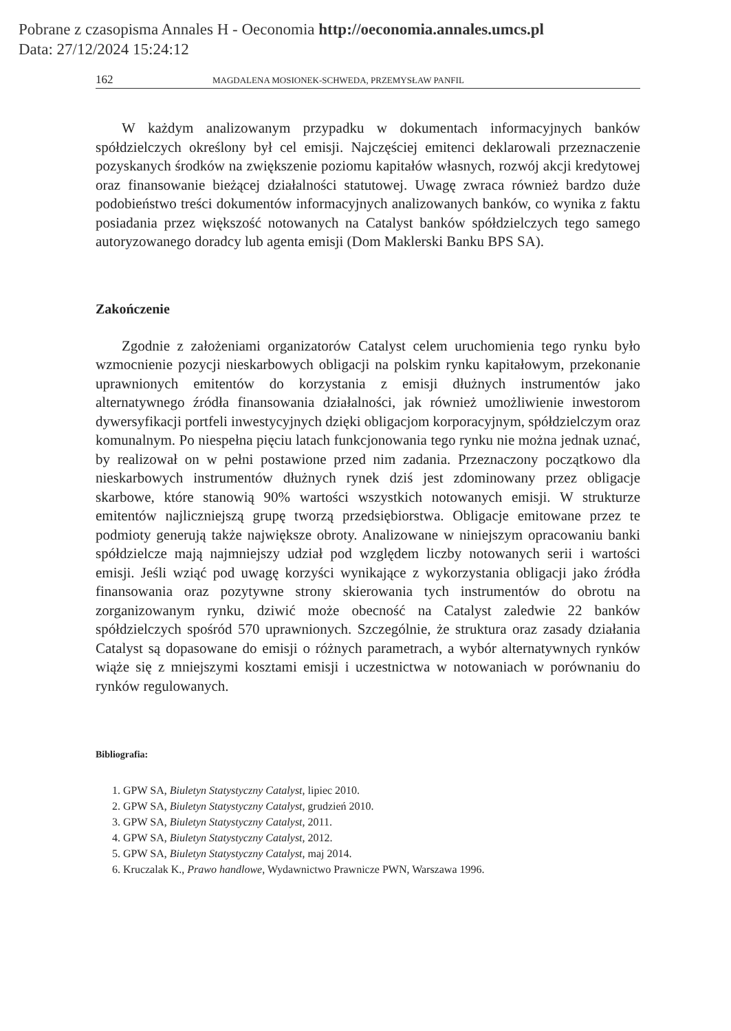Pobrane z czasopisma Annales H - Oeconomia http://oeconomia.annales.umcs.pl
Data: 27/12/2024 15:24:12
162 MAGDALENA MOSIONEK-SCHWEDA, PRZEMYSŁAW PANFIL
W każdym analizowanym przypadku w dokumentach informacyjnych banków spółdzielczych określony był cel emisji. Najczęściej emitenci deklarowali przeznaczenie pozyskanych środków na zwiększenie poziomu kapitałów własnych, rozwój akcji kredytowej oraz finansowanie bieżącej działalności statutowej. Uwagę zwraca również bardzo duże podobieństwo treści dokumentów informacyjnych analizowanych banków, co wynika z faktu posiadania przez większość notowanych na Catalyst banków spółdzielczych tego samego autoryzowanego doradcy lub agenta emisji (Dom Maklerski Banku BPS SA).
Zakończenie
Zgodnie z założeniami organizatorów Catalyst celem uruchomienia tego rynku było wzmocnienie pozycji nieskarbowych obligacji na polskim rynku kapitałowym, przekonanie uprawnionych emitentów do korzystania z emisji dłużnych instrumentów jako alternatywnego źródła finansowania działalności, jak również umożliwienie inwestorom dywersyfikacji portfeli inwestycyjnych dzięki obligacjom korporacyjnym, spółdzielczym oraz komunalnym. Po niespełna pięciu latach funkcjonowania tego rynku nie można jednak uznać, by realizował on w pełni postawione przed nim zadania. Przeznaczony początkowo dla nieskarbowych instrumentów dłużnych rynek dziś jest zdominowany przez obligacje skarbowe, które stanowią 90% wartości wszystkich notowanych emisji. W strukturze emitentów najliczniejszą grupę tworzą przedsiębiorstwa. Obligacje emitowane przez te podmioty generują także największe obroty. Analizowane w niniejszym opracowaniu banki spółdzielcze mają najmniejszy udział pod względem liczby notowanych serii i wartości emisji. Jeśli wziąć pod uwagę korzyści wynikające z wykorzystania obligacji jako źródła finansowania oraz pozytywne strony skierowania tych instrumentów do obrotu na zorganizowanym rynku, dziwić może obecność na Catalyst zaledwie 22 banków spółdzielczych spośród 570 uprawnionych. Szczególnie, że struktura oraz zasady działania Catalyst są dopasowane do emisji o różnych parametrach, a wybór alternatywnych rynków wiąże się z mniejszymi kosztami emisji i uczestnictwa w notowaniach w porównaniu do rynków regulowanych.
Bibliografia:
1. GPW SA, Biuletyn Statystyczny Catalyst, lipiec 2010.
2. GPW SA, Biuletyn Statystyczny Catalyst, grudzień 2010.
3. GPW SA, Biuletyn Statystyczny Catalyst, 2011.
4. GPW SA, Biuletyn Statystyczny Catalyst, 2012.
5. GPW SA, Biuletyn Statystyczny Catalyst, maj 2014.
6. Kruczalak K., Prawo handlowe, Wydawnictwo Prawnicze PWN, Warszawa 1996.